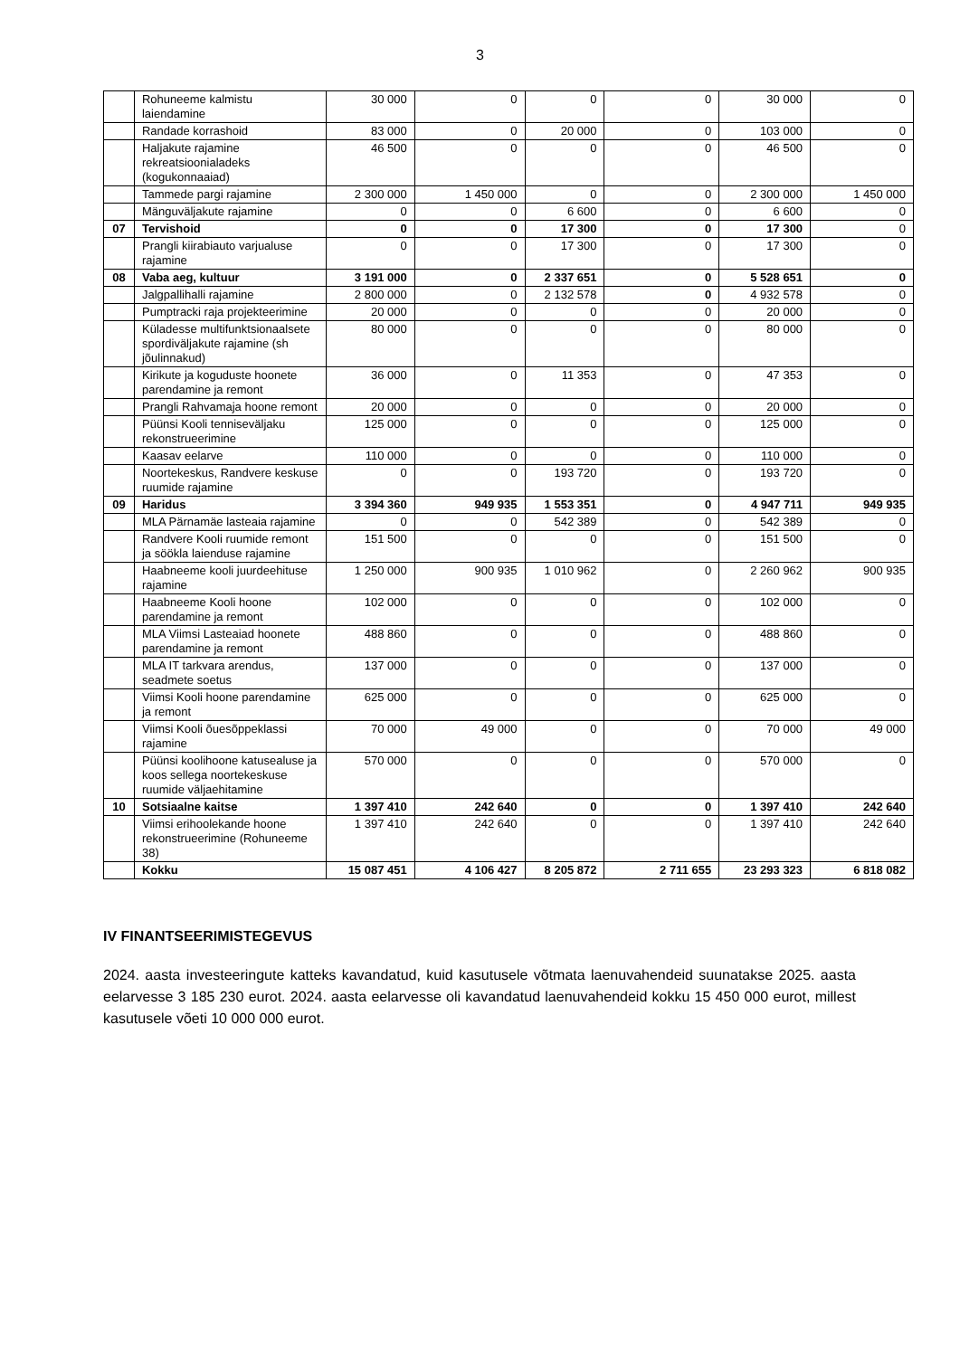3
| | Rohuneeme kalmistu laiendamine | 30 000 | 0 | 0 | 0 | 30 000 | 0 |
| | Randade korrashoid | 83 000 | 0 | 20 000 | 0 | 103 000 | 0 |
| | Haljakute rajamine rekreatsioonialadeks (kogukonnaaiad) | 46 500 | 0 | 0 | 0 | 46 500 | 0 |
| | Tammede pargi rajamine | 2 300 000 | 1 450 000 | 0 | 0 | 2 300 000 | 1 450 000 |
| | Mänguväljakute rajamine | 0 | 0 | 6 600 | 0 | 6 600 | 0 |
| 07 | Tervishoid | 0 | 0 | 17 300 | 0 | 17 300 | 0 |
| | Prangli kiirabiauto varjualuse rajamine | 0 | 0 | 17 300 | 0 | 17 300 | 0 |
| 08 | Vaba aeg, kultuur | 3 191 000 | 0 | 2 337 651 | 0 | 5 528 651 | 0 |
| | Jalgpallihalli rajamine | 2 800 000 | 0 | 2 132 578 | 0 | 4 932 578 | 0 |
| | Pumptracki raja projekteerimine | 20 000 | 0 | 0 | 0 | 20 000 | 0 |
| | Küladesse multifunktsionaalsete spordiväljakute rajamine (sh jõulinnakud) | 80 000 | 0 | 0 | 0 | 80 000 | 0 |
| | Kirikute ja koguduste hoonete parendamine ja remont | 36 000 | 0 | 11 353 | 0 | 47 353 | 0 |
| | Prangli Rahvamaja hoone remont | 20 000 | 0 | 0 | 0 | 20 000 | 0 |
| | Püünsi Kooli tenniseväljaku rekonstrueerimine | 125 000 | 0 | 0 | 0 | 125 000 | 0 |
| | Kaasav eelarve | 110 000 | 0 | 0 | 0 | 110 000 | 0 |
| | Noortekeskus, Randvere keskuse ruumide rajamine | 0 | 0 | 193 720 | 0 | 193 720 | 0 |
| 09 | Haridus | 3 394 360 | 949 935 | 1 553 351 | 0 | 4 947 711 | 949 935 |
| | MLA Pärnamäe lasteaia rajamine | 0 | 0 | 542 389 | 0 | 542 389 | 0 |
| | Randvere Kooli ruumide remont ja söökla laienduse rajamine | 151 500 | 0 | 0 | 0 | 151 500 | 0 |
| | Haabneeme kooli juurdeehituse rajamine | 1 250 000 | 900 935 | 1 010 962 | 0 | 2 260 962 | 900 935 |
| | Haabneeme Kooli hoone parendamine ja remont | 102 000 | 0 | 0 | 0 | 102 000 | 0 |
| | MLA Viimsi Lasteaiad hoonete parendamine ja remont | 488 860 | 0 | 0 | 0 | 488 860 | 0 |
| | MLA IT tarkvara arendus, seadmete soetus | 137 000 | 0 | 0 | 0 | 137 000 | 0 |
| | Viimsi Kooli hoone parendamine ja remont | 625 000 | 0 | 0 | 0 | 625 000 | 0 |
| | Viimsi Kooli õuesõppeklassi rajamine | 70 000 | 49 000 | 0 | 0 | 70 000 | 49 000 |
| | Püünsi koolihoone katusealuse ja koos sellega noortekeskuse ruumide väljaehitamine | 570 000 | 0 | 0 | 0 | 570 000 | 0 |
| 10 | Sotsiaalne kaitse | 1 397 410 | 242 640 | 0 | 0 | 1 397 410 | 242 640 |
| | Viimsi erihoolekande hoone rekonstrueerimine (Rohuneeme 38) | 1 397 410 | 242 640 | 0 | 0 | 1 397 410 | 242 640 |
| | Kokku | 15 087 451 | 4 106 427 | 8 205 872 | 2 711 655 | 23 293 323 | 6 818 082 |
IV FINANTSEERIMISTEGEVUS
2024. aasta investeeringute katteks kavandatud, kuid kasutusele võtmata laenuvahendeid suunatakse 2025. aasta eelarvesse 3 185 230 eurot. 2024. aasta eelarvesse oli kavandatud laenuvahendeid kokku 15 450 000 eurot, millest kasutusele võeti 10 000 000 eurot.